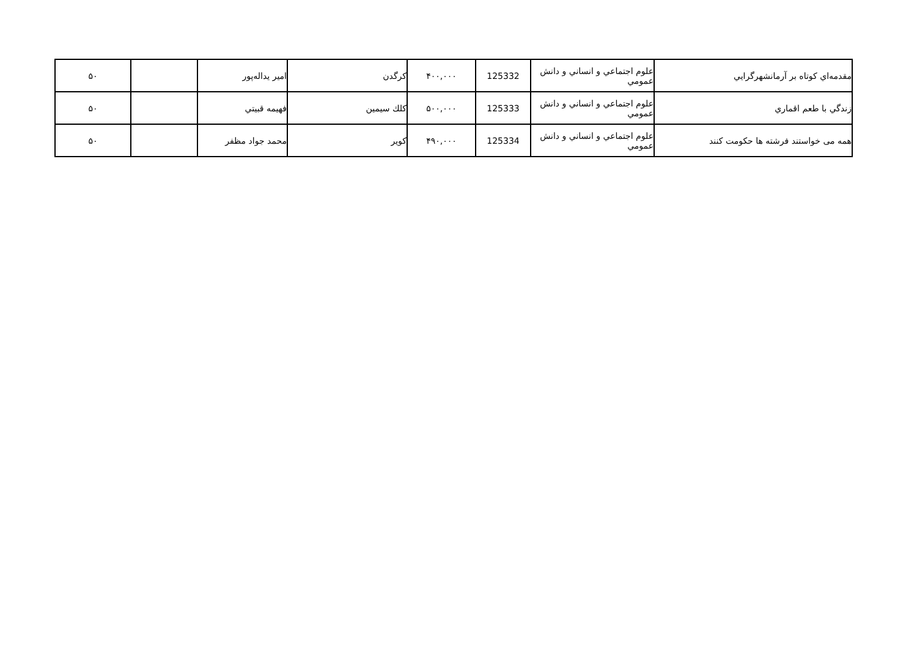| مقدمه‌اي كوتاه بر آرمانشهرگرايي | علوم اجتماعي و انساني و دانش عمومي | 125332 | ۴۰۰,۰۰۰ | كرگدن | امير يداله‌پور | | ۵۰ |
| زندگي با طعم اقماري | علوم اجتماعي و انساني و دانش عمومي | 125333 | ۵۰۰,۰۰۰ | كلك سيمين | فهيمه قبيتي | | ۵۰ |
| همه می خواستند فرشته ها حکومت کنند | علوم اجتماعي و انساني و دانش عمومي | 125334 | ۴۹۰,۰۰۰ | كوير | محمد جواد مظفر | | ۵۰ |